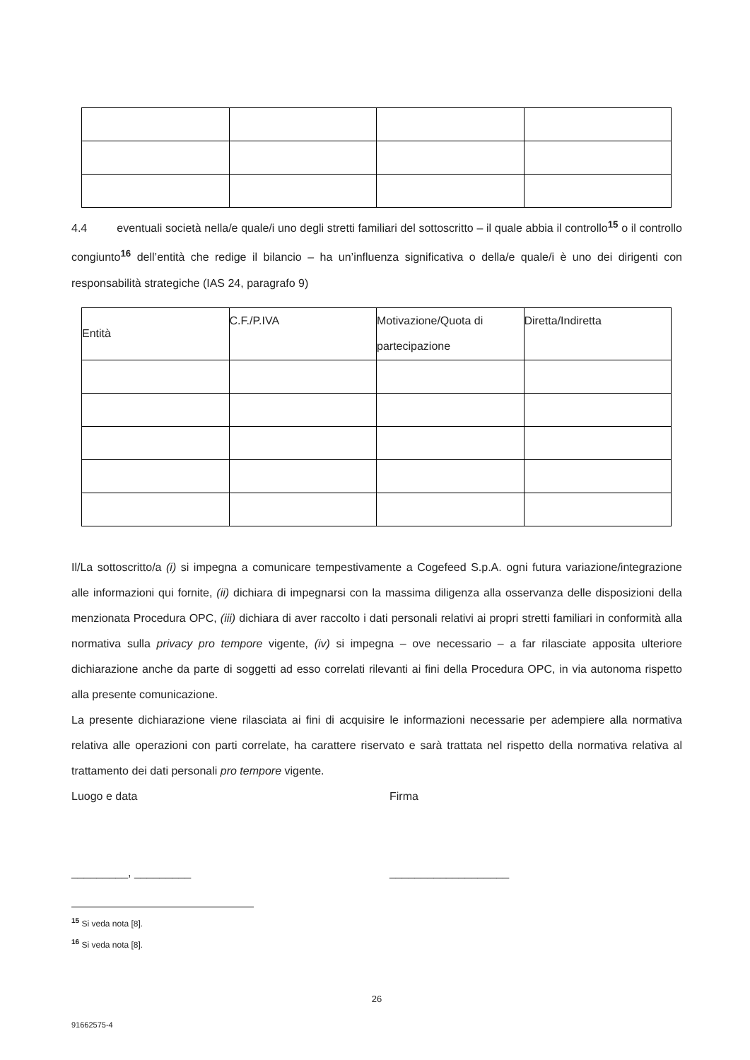4.4 eventuali società nella/e quale/i uno degli stretti familiari del sottoscritto – il quale abbia il controllo<sup>15</sup> o il controllo congiunto<sup>16</sup> dell’entità che redige il bilancio – ha un’influenza significativa o della/e quale/i è uno dei dirigenti con responsabilità strategiche (IAS 24, paragrafo 9)
| Entità | C.F./P.IVA | Motivazione/Quota di partecipazione | Diretta/Indiretta |
| --- | --- | --- | --- |
Il/La sottoscritto/a (i) si impegna a comunicare tempestivamente a Cogefeed S.p.A. ogni futura variazione/integrazione alle informazioni qui fornite, (ii) dichiara di impegnarsi con la massima diligenza alla osservanza delle disposizioni della menzionata Procedura OPC, (iii) dichiara di aver raccolto i dati personali relativi ai propri stretti familiari in conformità alla normativa sulla privacy pro tempore vigente, (iv) si impegna – ove necessario – a far rilasciate apposita ulteriore dichiarazione anche da parte di soggetti ad esso correlati rilevanti ai fini della Procedura OPC, in via autonoma rispetto alla presente comunicazione.
La presente dichiarazione viene rilasciata ai fini di acquisire le informazioni necessarie per adempiere alla normativa relativa alle operazioni con parti correlate, ha carattere riservato e sarà trattata nel rispetto della normativa relativa al trattamento dei dati personali pro tempore vigente.
Luogo e data Firma
_________, _________ ___________________
<sup>15</sup> Si veda nota [8].
<sup>16</sup> Si veda nota [8].
26
91662575-4